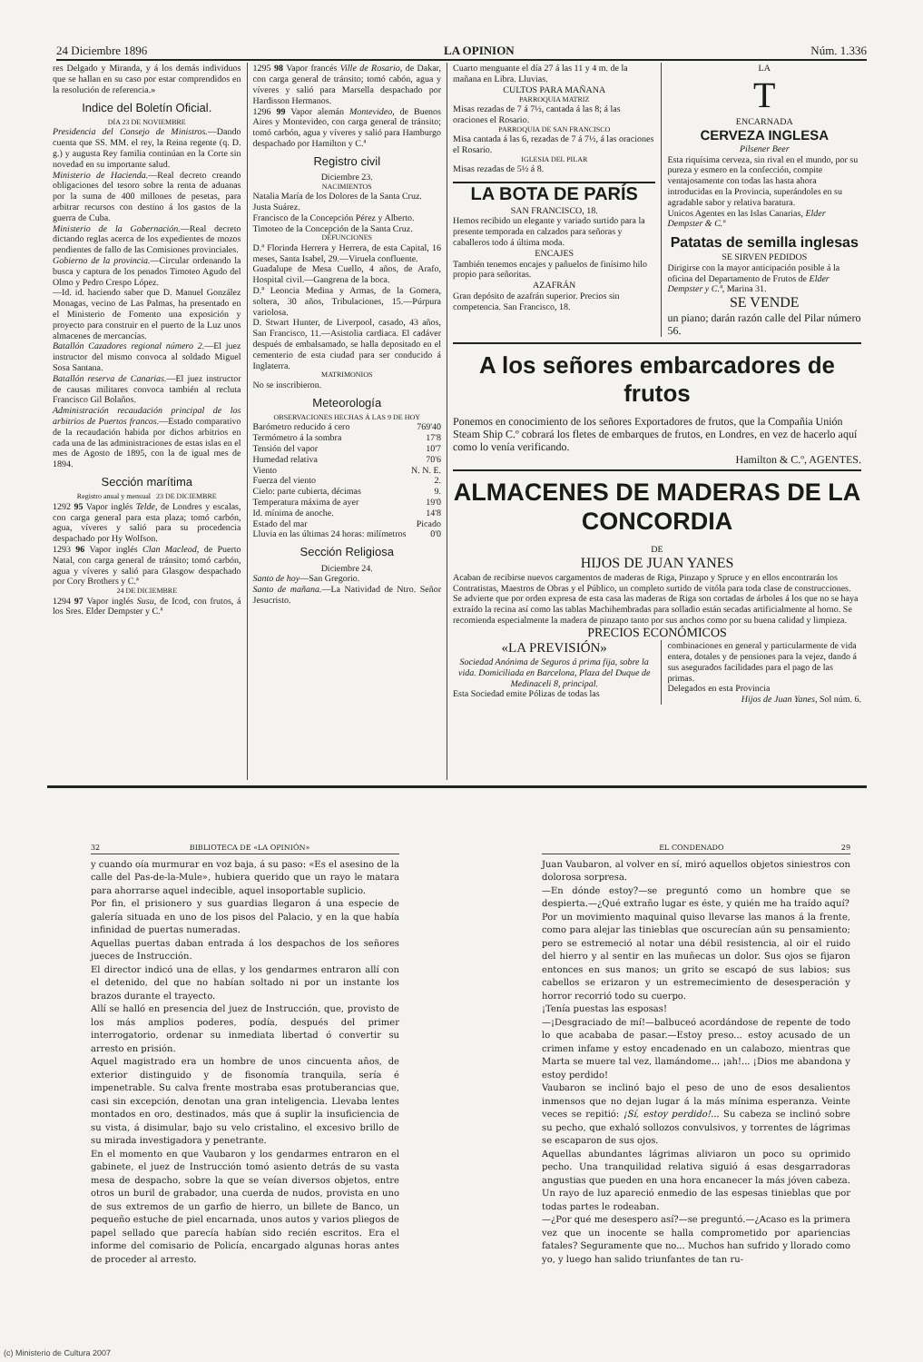24 Diciembre 1896 LA OPINION Núm. 1.336
res Delgado y Miranda, y á los demás individuos que se hallan en su caso por estar comprendidos en la resolución de referencia.»
Indice del Boletín Oficial.
DÍA 23 DE NOVIEMBRE
Presidencia del Consejo de Ministros.—Dando cuenta que SS. MM. el rey, la Reina regente (q. D. g.) y augusta Rey familia continúan en la Corte sin novedad en su importante salud.
Ministerio de Hacienda.—Real decreto creando obligaciones del tesoro sobre la renta de aduanas por la suma de 400 millones de pesetas, para arbitrar recursos con destino á los gastos de la guerra de Cuba.
Ministerio de la Gobernación.—Real decreto dictando reglas acerca de los expedientes de mozos pendientes de fallo de las Comisiones provinciales.
Gobierno de la provincia.—Circular ordenando la busca y captura de los penados Timoteo Agudo del Olmo y Pedro Crespo López.
—Id. id. haciendo saber que D. Manuel González Monagas, vecino de Las Palmas, ha presentado en el Ministerio de Fomento una exposición y proyecto para construir en el puerto de la Luz unos almacenes de mercancías.
Batallón Cazadores regional número 2.—El juez instructor del mismo convoca al soldado Miguel Sosa Santana.
Batallón reserva de Canarias.—El juez instructor de causas militares convoca también al recluta Francisco Gil Bolaños.
Administración recaudación principal de los arbitrios de Puertos francos.—Estado comparativo de la recaudación habida por dichos arbitrios en cada una de las administraciones de estas islas en el mes de Agosto de 1895, con la de igual mes de 1894.
Sección marítima
Registro anual y mensual 23 DE DICIEMBRE
1292 95 Vapor inglés Telde, de Londres y escalas, con carga general para esta plaza; tomó carbón, agua, víveres y salió para su procedencia despachado por Hy Wolfson.
1293 96 Vapor inglés Clan Macleod, de Puerto Natal, con carga general de tránsito; tomó carbón, agua y víveres y salió para Glasgow despachado por Cory Brothers y C.ª
24 DE DICIEMBRE
1294 97 Vapor inglés Susu, de Icod, con frutos, á los Sres. Elder Dempster y C.ª
1295 98 Vapor francés Ville de Rosario, de Dakar, con carga general de tránsito; tomó cabón, agua y víveres y salió para Marsella despachado por Hardisson Hermanos.
1296 99 Vapor alemán Montevideo, de Buenos Aires y Montevideo, con carga general de tránsito; tomó carbón, agua y víveres y salió para Hamburgo despachado por Hamilton y C.ª
Registro civil
Diciembre 23.
NACIMIENTOS
Natalia María de los Dolores de la Santa Cruz.
Justa Suárez.
Francisco de la Concepción Pérez y Alberto.
Timoteo de la Concepción de la Santa Cruz.
DEFUNCIONES
D.ª Florinda Herrera y Herrera, de esta Capital, 16 meses, Santa Isabel, 29.—Viruela confluente.
Guadalupe de Mesa Cuello, 4 años, de Arafo, Hospital civil.—Gangrena de la boca.
D.ª Leoncia Medina y Armas, de la Gomera, soltera, 30 años, Tribulaciones, 15.—Púrpura variolosa.
D. Stwart Hunter, de Liverpool, casado, 43 años, San Francisco, 11.—Asistolia cardiaca. El cadáver después de embalsamado, se halla depositado en el cementerio de esta ciudad para ser conducido á Inglaterra.
MATRIMONIOS
No se inscribieron.
Meteorología
OBSERVACIONES HECHAS Á LAS 9 DE HOY
| Barómetro reducido á cero | 769'40 |
| Termómetro á la sombra | 17'8 |
| Tensión del vapor | 10'7 |
| Humedad relativa | 70'6 |
| Viento | N. N. E. |
| Fuerza del viento | 2. |
| Cielo: parte cubierta, décimas | 9. |
| Temperatura máxima de ayer | 19'0 |
| Id. mínima de anoche. | 14'8 |
| Estado del mar | Picado |
| Lluvia en las últimas 24 horas: milímetros | 0'0 |
Sección Religiosa
Diciembre 24.
Santo de hoy—San Gregorio.
Santo de mañana.—La Natividad de Ntro. Señor Jesucristo.
Cuarto menguante el día 27 á las 11 y 4 m. de la mañana en Libra. Lluvias.
CULTOS PARA MAÑANA
PARROQUIA MATRIZ
Misas rezadas de 7 á 7½, cantada á las 8; á las oraciones el Rosario.
PARROQUIA DE SAN FRANCISCO
Misa cantada á las 6, rezadas de 7 á 7½, á las oraciones el Rosario.
IGLESIA DEL PILAR
Misas rezadas de 5½ á 8.
LA BOTA DE PARÍS
SAN FRANCISCO, 18.
Hemos recibido un elegante y variado surtido para la presente temporada en calzados para señoras y caballeros todo á última moda.
ENCAJES
También tenemos encajes y pañuelos de finísimo hilo propio para señoritas.
AZAFRÁN
Gran depósito de azafrán superior. Precios sin competencia. San Francisco, 18.
LA
T
ENCARNADA
CERVEZA INGLESA
Pilsener Beer
Esta riquísima cerveza, sin rival en el mundo, por su pureza y esmero en la confección, compite ventajosamente con todas las hasta ahora introducidas en la Provincia, superándoles en su agradable sabor y relativa baratura.
Unicos Agentes en las Islas Canarias, Elder Dempster & C.º
Patatas de semilla inglesas
SE SIRVEN PEDIDOS
Dirigirse con la mayor anticipación posible á la oficina del Departamento de Frutos de Elder Dempster y C.ª, Marina 31.
SE VENDE
un piano; darán razón calle del Pilar número 56.
A los señores embarcadores de frutos
Ponemos en conocimiento de los señores Exportadores de frutos, que la Compañia Unión Steam Ship C.º cobrará los fletes de embarques de frutos, en Londres, en vez de hacerlo aquí como lo venía verificando.
Hamilton & C.º, AGENTES.
ALMACENES DE MADERAS DE LA CONCORDIA
DE
HIJOS DE JUAN YANES
Acaban de recibirse nuevos cargamentos de maderas de Riga, Pinzapo y Spruce y en ellos encontrarán los Contratistas, Maestros de Obras y el Público, un completo surtido de vitóla para toda clase de construcciones. Se advierte que por orden expresa de esta casa las maderas de Riga son cortadas de árboles á los que no se haya extraído la recina así como las tablas Machihembradas para solladio están secadas artificialmente al horno. Se recomienda especialmente la madera de pinzapo tanto por sus anchos como por su buena calidad y limpieza.
PRECIOS ECONÓMICOS
«LA PREVISIÓN»
Sociedad Anónima de Seguros á prima fija, sobre la vida. Domiciliada en Barcelona, Plaza del Duque de Medinaceli 8, principal.
Esta Sociedad emite Pólizas de todas las
combinaciones en general y particularmente de vida entera, dotales y de pensiones para la vejez, dando á sus asegurados facilidades para el pago de las primas.
Delegados en esta Provincia
Hijos de Juan Yanes, Sol núm. 6.
32 BIBLIOTECA DE «LA OPINIÓN»
y cuando oía murmurar en voz baja, á su paso: «Es el asesino de la calle del Pas-de-la-Mule», hubiera querido que un rayo le matara para ahorrarse aquel indecible, aquel insoportable suplicio.
Por fin, el prisionero y sus guardias llegaron á una especie de galería situada en uno de los pisos del Palacio, y en la que había infinidad de puertas numeradas.
Aquellas puertas daban entrada á los despachos de los señores jueces de Instrucción.
El director indicó una de ellas, y los gendarmes entraron allí con el detenido, del que no habían soltado ni por un instante los brazos durante el trayecto.
Allí se halló en presencia del juez de Instrucción, que, provisto de los más amplios poderes, podía, después del primer interrogatorio, ordenar su inmediata libertad ó convertir su arresto en prisión.
Aquel magistrado era un hombre de unos cincuenta años, de exterior distinguido y de fisonomía tranquila, sería é impenetrable. Su calva frente mostraba esas protuberancias que, casi sin excepción, denotan una gran inteligencia. Llevaba lentes montados en oro, destinados, más que á suplir la insuficiencia de su vista, á disimular, bajo su velo cristalino, el excesivo brillo de su mirada investigadora y penetrante.
En el momento en que Vaubaron y los gendarmes entraron en el gabinete, el juez de Instrucción tomó asiento detrás de su vasta mesa de despacho, sobre la que se veían diversos objetos, entre otros un buril de grabador, una cuerda de nudos, provista en uno de sus extremos de un garfio de hierro, un billete de Banco, un pequeño estuche de piel encarnada, unos autos y varios pliegos de papel sellado que parecía habían sido recién escritos. Era el informe del comisario de Policía, encargado algunas horas antes de proceder al arresto.
EL CONDENADO 29
Juan Vaubaron, al volver en sí, miró aquellos objetos siniestros con dolorosa sorpresa.
—En dónde estoy?—se preguntó como un hombre que se despierta.—¿Qué extraño lugar es éste, y quién me ha traído aquí?
Por un movimiento maquinal quiso llevarse las manos á la frente, como para alejar las tinieblas que oscurecían aún su pensamiento; pero se estremeció al notar una débil resistencia, al oir el ruido del hierro y al sentir en las muñecas un dolor. Sus ojos se fijaron entonces en sus manos; un grito se escapó de sus labios; sus cabellos se erizaron y un estremecimiento de desesperación y horror recorrió todo su cuerpo.
¡Tenía puestas las esposas!
—¡Desgraciado de mí!—balbuceó acordándose de repente de todo lo que acababa de pasar.—Estoy preso... estoy acusado de un crimen infame y estoy encadenado en un calabozo, mientras que Marta se muere tal vez, llamándome... ¡ah!... ¡Dios me abandona y estoy perdido!
Vaubaron se inclinó bajo el peso de uno de esos desalientos inmensos que no dejan lugar á la más mínima esperanza. Veinte veces se repitió: ¡Sí, estoy perdido!... Su cabeza se inclinó sobre su pecho, que exhaló sollozos convulsivos, y torrentes de lágrimas se escaparon de sus ojos.
Aquellas abundantes lágrimas aliviaron un poco su oprimido pecho. Una tranquilidad relativa siguió á esas desgarradoras angustias que pueden en una hora encanecer la más jóven cabeza. Un rayo de luz apareció enmedio de las espesas tinieblas que por todas partes le rodeaban.
—¿Por qué me desespero así?—se preguntó.—¿Acaso es la primera vez que un inocente se halla comprometido por apariencias fatales? Seguramente que no... Muchos han sufrido y llorado como yo, y luego han salido triunfantes de tan ru-
(c) Ministerio de Cultura 2007